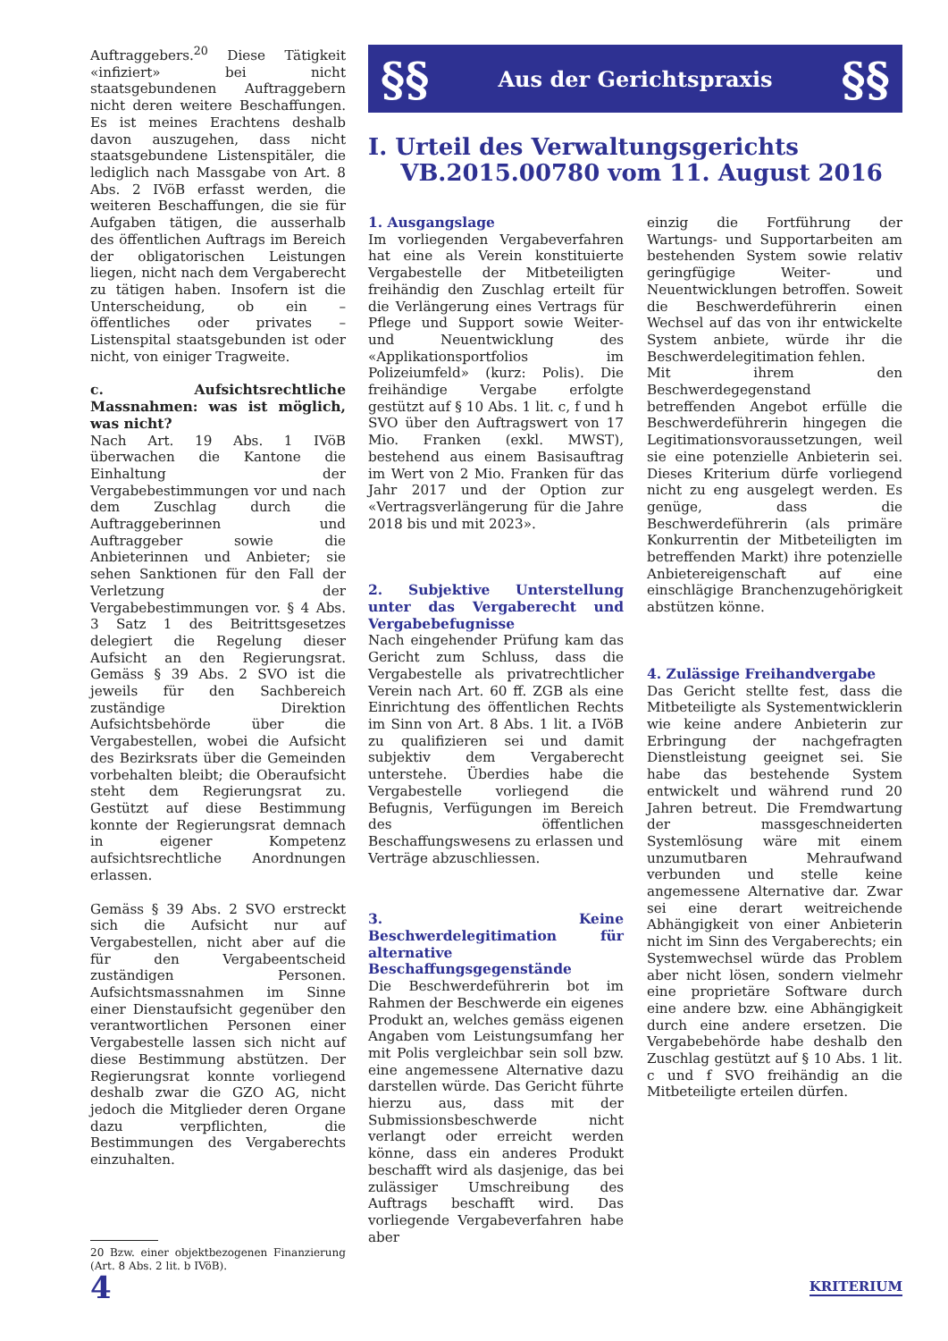Auftraggebers.<sup>20</sup> Diese Tätigkeit «infiziert» bei nicht staatsgebundenen Auftraggebern nicht deren weitere Beschaffungen. Es ist meines Erachtens deshalb davon auszugehen, dass nicht staatsgebundene Listenspitäler, die lediglich nach Massgabe von Art. 8 Abs. 2 IVöB erfasst werden, die weiteren Beschaffungen, die sie für Aufgaben tätigen, die ausserhalb des öffentlichen Auftrags im Bereich der obligatorischen Leistungen liegen, nicht nach dem Vergaberecht zu tätigen haben. Insofern ist die Unterscheidung, ob ein – öffentliches oder privates – Listenspital staatsgebunden ist oder nicht, von einiger Tragweite.
c. Aufsichtsrechtliche Massnahmen: was ist möglich, was nicht?
Nach Art. 19 Abs. 1 IVöB überwachen die Kantone die Einhaltung der Vergabebestimmungen vor und nach dem Zuschlag durch die Auftraggeberinnen und Auftraggeber sowie die Anbieterinnen und Anbieter; sie sehen Sanktionen für den Fall der Verletzung der Vergabebestimmungen vor. § 4 Abs. 3 Satz 1 des Beitrittsgesetzes delegiert die Regelung dieser Aufsicht an den Regierungsrat. Gemäss § 39 Abs. 2 SVO ist die jeweils für den Sachbereich zuständige Direktion Aufsichtsbehörde über die Vergabestellen, wobei die Aufsicht des Bezirksrats über die Gemeinden vorbehalten bleibt; die Oberaufsicht steht dem Regierungsrat zu. Gestützt auf diese Bestimmung konnte der Regierungsrat demnach in eigener Kompetenz aufsichtsrechtliche Anordnungen erlassen.
Gemäss § 39 Abs. 2 SVO erstreckt sich die Aufsicht nur auf Vergabestellen, nicht aber auf die für den Vergabeentscheid zuständigen Personen. Aufsichtsmassnahmen im Sinne einer Dienstaufsicht gegenüber den verantwortlichen Personen einer Vergabestelle lassen sich nicht auf diese Bestimmung abstützen. Der Regierungsrat konnte vorliegend deshalb zwar die GZO AG, nicht jedoch die Mitglieder deren Organe dazu verpflichten, die Bestimmungen des Vergaberechts einzuhalten.
20 Bzw. einer objektbezogenen Finanzierung (Art. 8 Abs. 2 lit. b IVöB).
§§ Aus der Gerichtspraxis §§
I. Urteil des Verwaltungsgerichts
VB.2015.00780 vom 11. August 2016
1. Ausgangslage
Im vorliegenden Vergabeverfahren hat eine als Verein konstituierte Vergabestelle der Mitbeteiligten freihändig den Zuschlag erteilt für die Verlängerung eines Vertrags für Pflege und Support sowie Weiter- und Neuentwicklung des «Applikationsportfolios im Polizeiumfeld» (kurz: Polis). Die freihändige Vergabe erfolgte gestützt auf § 10 Abs. 1 lit. c, f und h SVO über den Auftragswert von 17 Mio. Franken (exkl. MWST), bestehend aus einem Basisauftrag im Wert von 2 Mio. Franken für das Jahr 2017 und der Option zur «Vertragsverlängerung für die Jahre 2018 bis und mit 2023».
2. Subjektive Unterstellung unter das Vergaberecht und Vergabebefugnisse
Nach eingehender Prüfung kam das Gericht zum Schluss, dass die Vergabestelle als privatrechtlicher Verein nach Art. 60 ff. ZGB als eine Einrichtung des öffentlichen Rechts im Sinn von Art. 8 Abs. 1 lit. a IVöB zu qualifizieren sei und damit subjektiv dem Vergaberecht unterstehe. Überdies habe die Vergabestelle vorliegend die Befugnis, Verfügungen im Bereich des öffentlichen Beschaffungswesens zu erlassen und Verträge abzuschliessen.
3. Keine Beschwerdelegitimation für alternative Beschaffungsgegenstände
Die Beschwerdeführerin bot im Rahmen der Beschwerde ein eigenes Produkt an, welches gemäss eigenen Angaben vom Leistungsumfang her mit Polis vergleichbar sein soll bzw. eine angemessene Alternative dazu darstellen würde. Das Gericht führte hierzu aus, dass mit der Submissionsbeschwerde nicht verlangt oder erreicht werden könne, dass ein anderes Produkt beschafft wird als dasjenige, das bei zulässiger Umschreibung des Auftrags beschafft wird. Das vorliegende Vergabeverfahren habe aber
einzig die Fortführung der Wartungs- und Supportarbeiten am bestehenden System sowie relativ geringfügige Weiter- und Neuentwicklungen betroffen. Soweit die Beschwerdeführerin einen Wechsel auf das von ihr entwickelte System anbiete, würde ihr die Beschwerdelegitimation fehlen.
Mit ihrem den Beschwerdegegenstand betreffenden Angebot erfülle die Beschwerdeführerin hingegen die Legitimationsvoraussetzungen, weil sie eine potenzielle Anbieterin sei. Dieses Kriterium dürfe vorliegend nicht zu eng ausgelegt werden. Es genüge, dass die Beschwerdeführerin (als primäre Konkurrentin der Mitbeteiligten im betreffenden Markt) ihre potenzielle Anbietereigenschaft auf eine einschlägige Branchenzugehörigkeit abstützen könne.
4. Zulässige Freihandvergabe
Das Gericht stellte fest, dass die Mitbeteiligte als Systementwicklerin wie keine andere Anbieterin zur Erbringung der nachgefragten Dienstleistung geeignet sei. Sie habe das bestehende System entwickelt und während rund 20 Jahren betreut. Die Fremdwartung der massgeschneiderten Systemlösung wäre mit einem unzumutbaren Mehraufwand verbunden und stelle keine angemessene Alternative dar. Zwar sei eine derart weitreichende Abhängigkeit von einer Anbieterin nicht im Sinn des Vergaberechts; ein Systemwechsel würde das Problem aber nicht lösen, sondern vielmehr eine proprietäre Software durch eine andere bzw. eine Abhängigkeit durch eine andere ersetzen. Die Vergabebehörde habe deshalb den Zuschlag gestützt auf § 10 Abs. 1 lit. c und f SVO freihändig an die Mitbeteiligte erteilen dürfen.
4 KRITERIUM